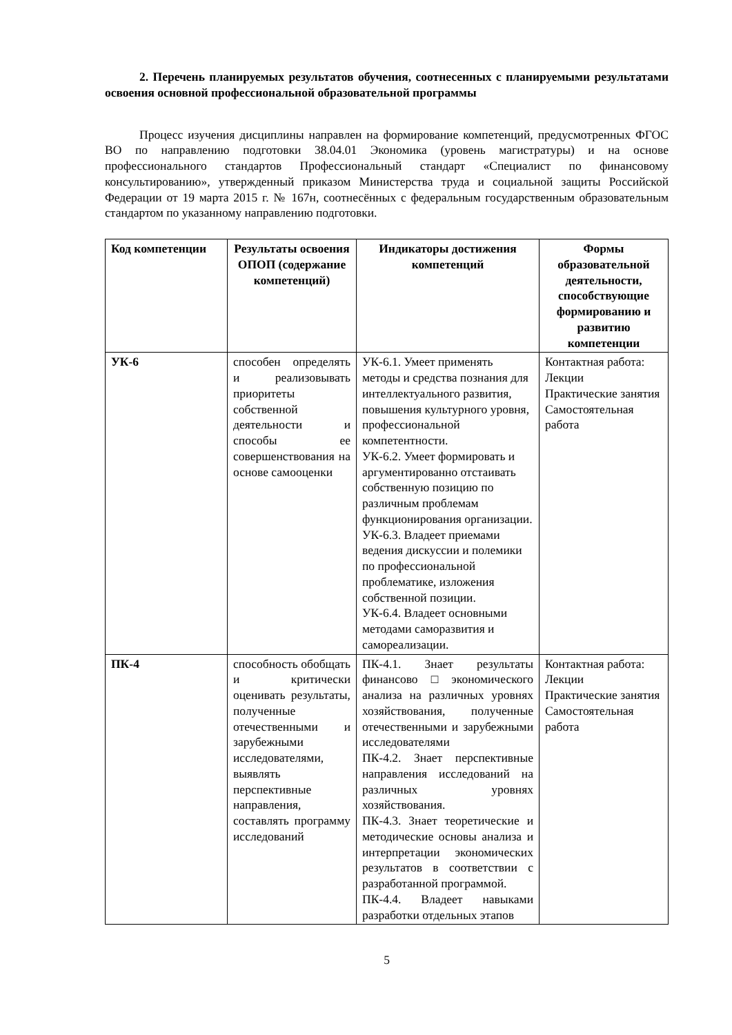2. Перечень планируемых результатов обучения, соотнесенных с планируемыми результатами освоения основной профессиональной образовательной программы
Процесс изучения дисциплины направлен на формирование компетенций, предусмотренных ФГОС ВО по направлению подготовки 38.04.01 Экономика (уровень магистратуры) и на основе профессионального стандартов Профессиональный стандарт «Специалист по финансовому консультированию», утвержденный приказом Министерства труда и социальной защиты Российской Федерации от 19 марта 2015 г. № 167н, соотнесённых с федеральным государственным образовательным стандартом по указанному направлению подготовки.
| Код компетенции | Результаты освоения ОПОП (содержание компетенций) | Индикаторы достижения компетенций | Формы образовательной деятельности, способствующие формированию и развитию компетенции |
| --- | --- | --- | --- |
| УК-6 | способен определять и реализовывать приоритеты собственной деятельности и способы ее совершенствования на основе самооценки | УК-6.1. Умеет применять методы и средства познания для интеллектуального развития, повышения культурного уровня, профессиональной компетентности. УК-6.2. Умеет формировать и аргументированно отстаивать собственную позицию по различным проблемам функционирования организации. УК-6.3. Владеет приемами ведения дискуссии и полемики по профессиональной проблематике, изложения собственной позиции. УК-6.4. Владеет основными методами саморазвития и самореализации. | Контактная работа: Лекции Практические занятия Самостоятельная работа |
| ПК-4 | способность обобщать и критически оценивать результаты, полученные отечественными и зарубежными исследователями, выявлять перспективные направления, составлять программу исследований | ПК-4.1. Знает результаты финансово□экономического анализа на различных уровнях хозяйствования, полученные отечественными и зарубежными исследователями ПК-4.2. Знает перспективные направления исследований на различных уровнях хозяйствования. ПК-4.3. Знает теоретические и методические основы анализа и интерпретации экономических результатов в соответствии с разработанной программой. ПК-4.4. Владеет навыками разработки отдельных этапов | Контактная работа: Лекции Практические занятия Самостоятельная работа |
5